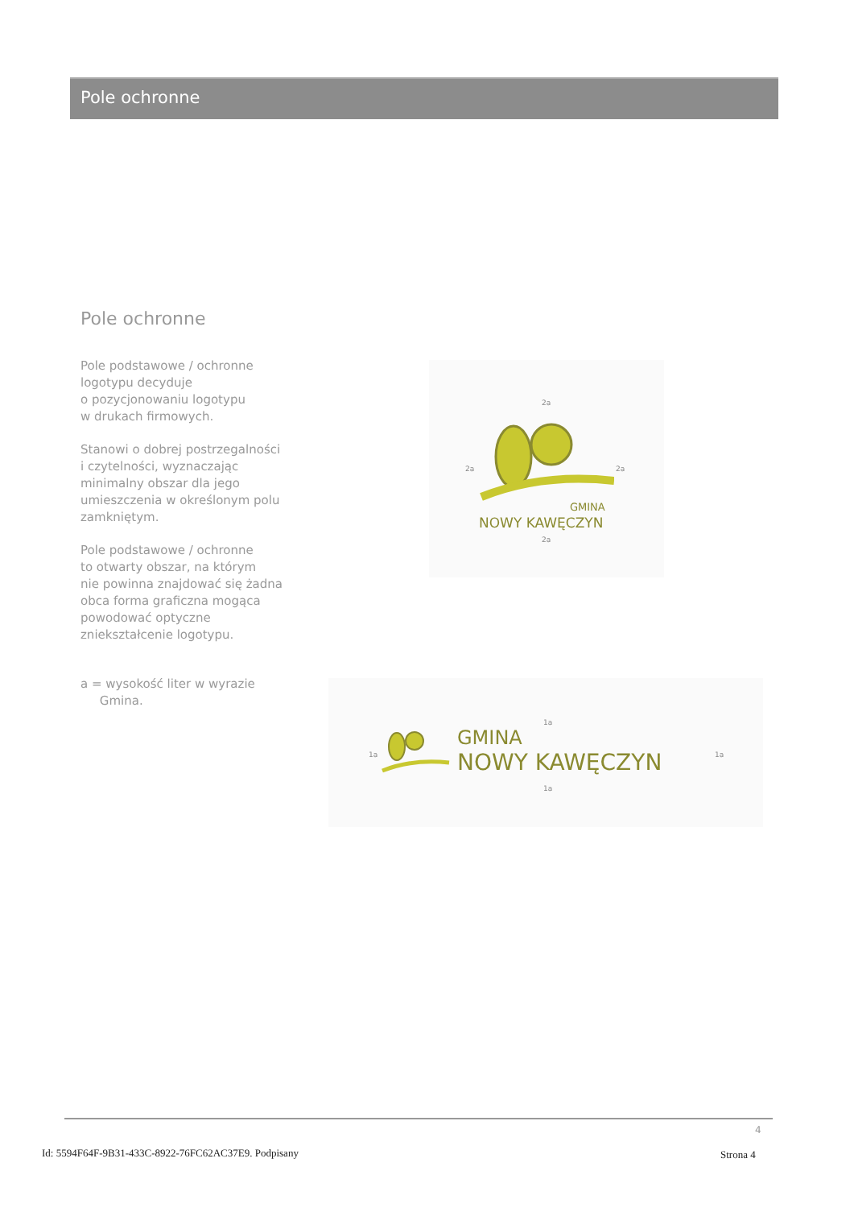Pole ochronne
Pole ochronne
Pole podstawowe / ochronne
logotypu decyduje
o pozycjonowaniu logotypu
w drukach firmowych.
Stanowi o dobrej postrzegalności
i czytelności, wyznaczając
minimalny obszar dla jego
umieszczenia w określonym polu
zamkniętym.
Pole podstawowe / ochronne
to otwarty obszar, na którym
nie powinna znajdować się żadna
obca forma graficzna mogąca
powodować optyczne
zniekształcenie logotypu.
a = wysokość liter w wyrazie
Gmina.
2a
2a 2a
GMINA
NOWY KAWĘCZYN
2a
1a
1a
GMINA
NOWY KAWĘCZYN 1a
1a
4
Id: 5594F64F-9B31-433C-8922-76FC62AC37E9. Podpisany
Strona 4